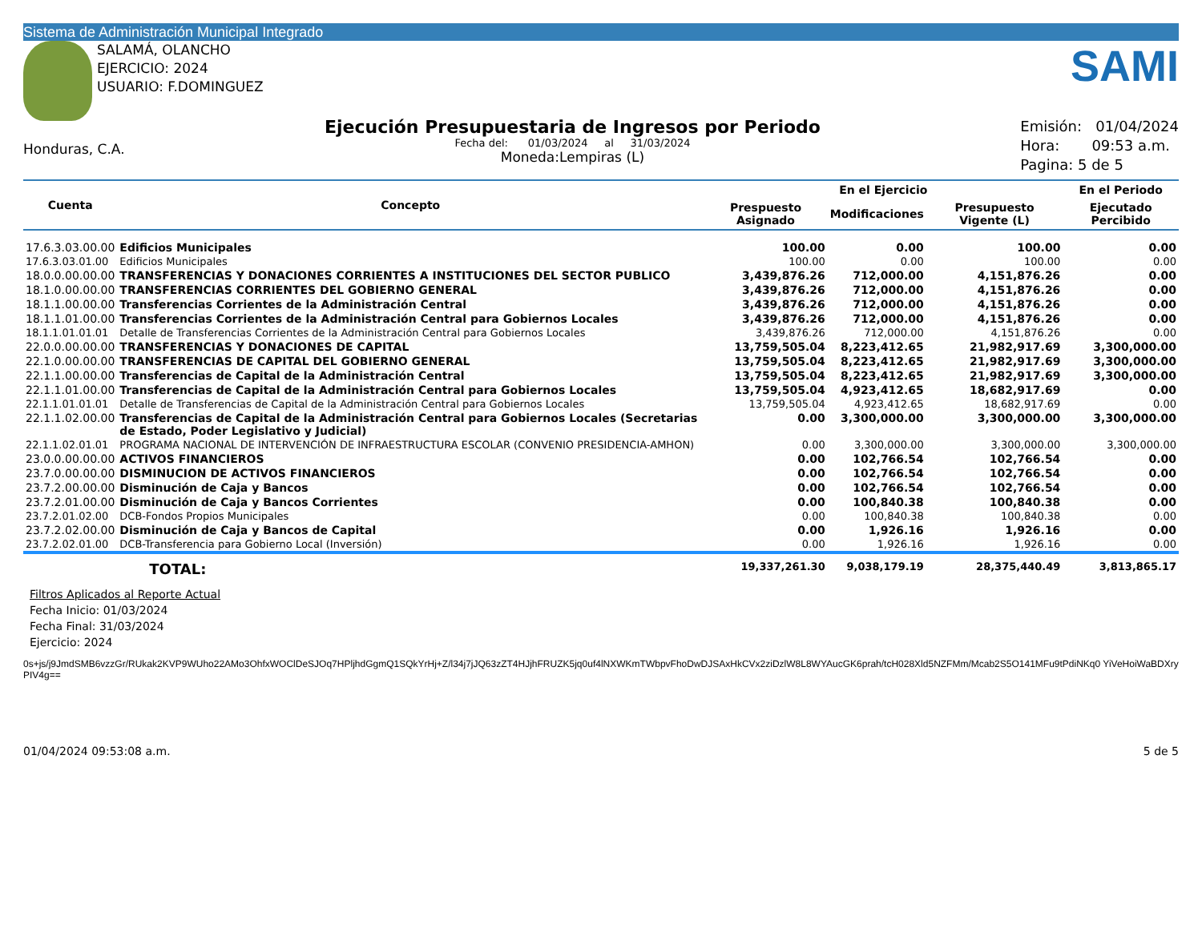Sistema de Administración Municipal Integrado
SALAMÁ, OLANCHO
EJERCICIO: 2024
USUARIO: F.DOMINGUEZ
SAMI
Honduras, C.A.
Ejecución Presupuestaria de Ingresos por Periodo
Fecha del: 01/03/2024 al 31/03/2024
Moneda:Lempiras (L)
Emisión: 01/04/2024
Hora: 09:53 a.m.
Pagina: 5 de 5
| Cuenta | Concepto | En el Ejercicio | | | En el Periodo |
| --- | --- | --- | --- | --- | --- |
| | | Prespuesto Asignado | Modificaciones | Presupuesto Vigente (L) | Ejecutado Percibido |
| 17.6.3.03.00.00 | Edificios Municipales | 100.00 | 0.00 | 100.00 | 0.00 |
| 17.6.3.03.01.00 | Edificios Municipales | 100.00 | 0.00 | 100.00 | 0.00 |
| 18.0.0.00.00.00 | TRANSFERENCIAS Y DONACIONES CORRIENTES A INSTITUCIONES DEL SECTOR PUBLICO | 3,439,876.26 | 712,000.00 | 4,151,876.26 | 0.00 |
| 18.1.0.00.00.00 | TRANSFERENCIAS CORRIENTES DEL GOBIERNO GENERAL | 3,439,876.26 | 712,000.00 | 4,151,876.26 | 0.00 |
| 18.1.1.00.00.00 | Transferencias Corrientes de la Administración Central | 3,439,876.26 | 712,000.00 | 4,151,876.26 | 0.00 |
| 18.1.1.01.00.00 | Transferencias Corrientes de la Administración Central para Gobiernos Locales | 3,439,876.26 | 712,000.00 | 4,151,876.26 | 0.00 |
| 18.1.1.01.01.01 | Detalle de Transferencias Corrientes de la Administración Central para Gobiernos Locales | 3,439,876.26 | 712,000.00 | 4,151,876.26 | 0.00 |
| 22.0.0.00.00.00 | TRANSFERENCIAS Y DONACIONES DE CAPITAL | 13,759,505.04 | 8,223,412.65 | 21,982,917.69 | 3,300,000.00 |
| 22.1.0.00.00.00 | TRANSFERENCIAS DE CAPITAL DEL GOBIERNO GENERAL | 13,759,505.04 | 8,223,412.65 | 21,982,917.69 | 3,300,000.00 |
| 22.1.1.00.00.00 | Transferencias de Capital de la Administración Central | 13,759,505.04 | 8,223,412.65 | 21,982,917.69 | 3,300,000.00 |
| 22.1.1.01.00.00 | Transferencias de Capital de la Administración Central para Gobiernos Locales | 13,759,505.04 | 4,923,412.65 | 18,682,917.69 | 0.00 |
| 22.1.1.01.01.01 | Detalle de Transferencias de Capital de la Administración Central para Gobiernos Locales | 13,759,505.04 | 4,923,412.65 | 18,682,917.69 | 0.00 |
| 22.1.1.02.00.00 | Transferencias de Capital de la Administración Central para Gobiernos Locales (Secretarias de Estado, Poder Legislativo y Judicial) | 0.00 | 3,300,000.00 | 3,300,000.00 | 3,300,000.00 |
| 22.1.1.02.01.01 | PROGRAMA NACIONAL DE INTERVENCIÓN DE INFRAESTRUCTURA ESCOLAR (CONVENIO PRESIDENCIA-AMHON) | 0.00 | 3,300,000.00 | 3,300,000.00 | 3,300,000.00 |
| 23.0.0.00.00.00 | ACTIVOS FINANCIEROS | 0.00 | 102,766.54 | 102,766.54 | 0.00 |
| 23.7.0.00.00.00 | DISMINUCION DE ACTIVOS FINANCIEROS | 0.00 | 102,766.54 | 102,766.54 | 0.00 |
| 23.7.2.00.00.00 | Disminución de Caja y Bancos | 0.00 | 102,766.54 | 102,766.54 | 0.00 |
| 23.7.2.01.00.00 | Disminución de Caja y Bancos Corrientes | 0.00 | 100,840.38 | 100,840.38 | 0.00 |
| 23.7.2.01.02.00 | DCB-Fondos Propios Municipales | 0.00 | 100,840.38 | 100,840.38 | 0.00 |
| 23.7.2.02.00.00 | Disminución de Caja y Bancos de Capital | 0.00 | 1,926.16 | 1,926.16 | 0.00 |
| 23.7.2.02.01.00 | DCB-Transferencia para Gobierno Local (Inversión) | 0.00 | 1,926.16 | 1,926.16 | 0.00 |
| | TOTAL: | 19,337,261.30 | 9,038,179.19 | 28,375,440.49 | 3,813,865.17 |
Filtros Aplicados al Reporte Actual
Fecha Inicio: 01/03/2024
Fecha Final: 31/03/2024
Ejercicio: 2024
0s+js/j9JmdSMB6vzzGr/RUkak2KVP9WUho22AMo3OhfxWOClDeSJOq7HPljhdGgmQ1SQkYrHj+Z/l34j7jJQ63zZT4HJjhFRUZK5jq0uf4lNXWKmTWbpvFhoDwDJSAxHkCVx2ziDzlW8L8WYAucGK6prah/tcH028Xld5NZFMm/Mcab2S5O141MFu9tPdiNKq0 YiVeHoiWaBDXryPIV4g==
01/04/2024 09:53:08 a.m. 5 de 5